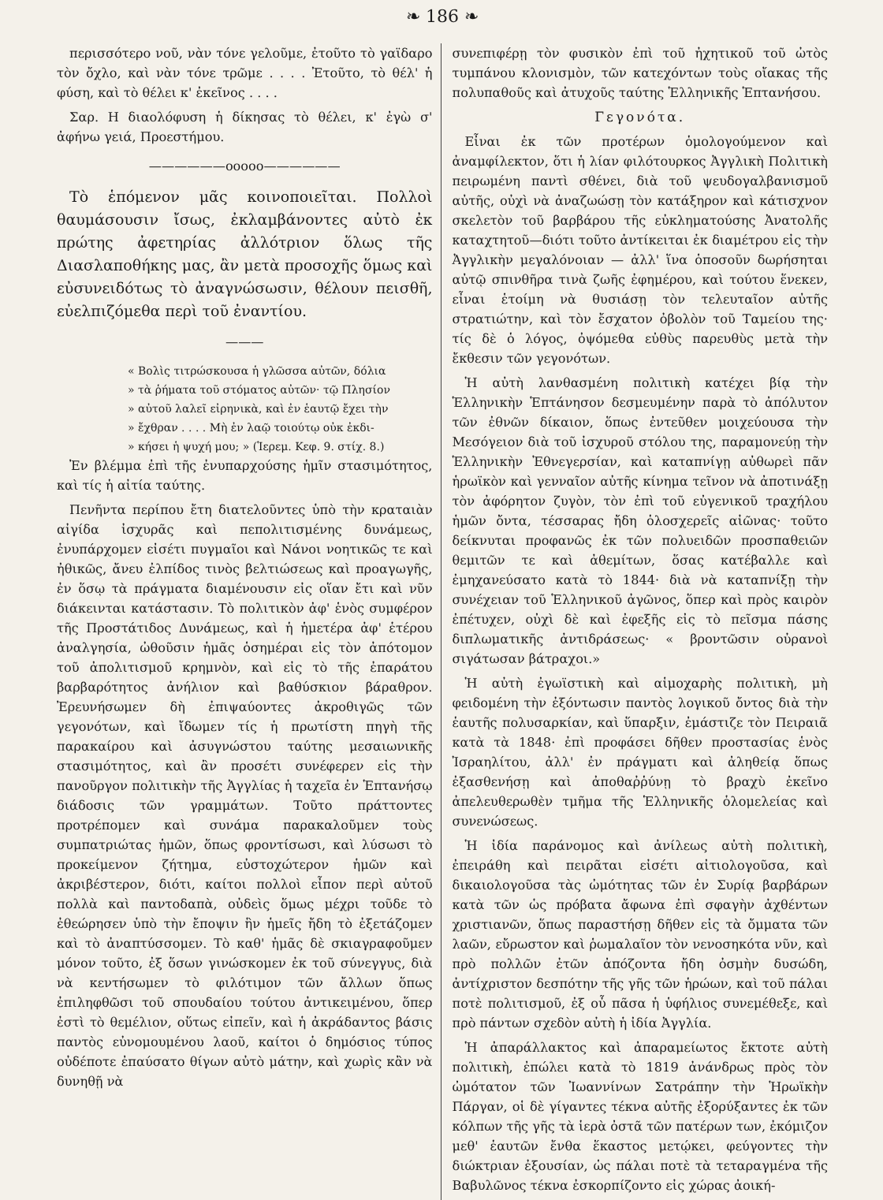❧ 186 ❧
περισσότερο νοῦ, νὰν τόνε γελοῦμε, ἐτοῦτο τὸ γαϊδαρο τὸν ὄχλο, καὶ νὰν τόνε τρῶμε . . . . Ἐτοῦτο, τὸ θέλ' ἡ φύση, καὶ τὸ θέλει κ' ἐκεῖνος . . . .
Σαρ. Η διαολόφυση ἡ δίκησας τὸ θέλει, κ' ἐγὼ σ' ἀφήνω γειά, Προεστήμου.
——————ooooo——————
Τὸ ἑπόμενον μᾶς κοινοποιεῖται. Πολλοὶ θαυμάσουσιν ἴσως, ἐκλαμβάνοντες αὐτὸ ἐκ πρώτης ἀφετηρίας ἀλλότριον ὅλως τῆς Διασλαποθήκης μας, ἂν μετὰ προσοχῆς ὅμως καὶ εὐσυνειδότως τὸ ἀναγνώσωσιν, θέλουν πεισθῆ, εὐελπιζόμεθα περὶ τοῦ ἐναντίου.
———
« Βολὶς τιτρώσκουσα ἡ γλῶσσα αὐτῶν, δόλια
» τὰ ῥήματα τοῦ στόματος αὐτῶν· τῷ Πλησίον
» αὐτοῦ λαλεῖ εἰρηνικὰ, καὶ ἐν ἑαυτῷ ἔχει τὴν
» ἔχθραν . . . . Μὴ ἐν λαῷ τοιούτῳ οὐκ ἐκδι-
» κήσει ἡ ψυχή μου; » (Ἱερεμ. Κεφ. 9. στίχ. 8.)
Ἐν βλέμμα ἐπὶ τῆς ἐνυπαρχούσης ἡμῖν στασιμότητος, καὶ τίς ἡ αἰτία ταύτης.
Πενῆντα περίπου ἔτη διατελοῦντες ὑπὸ τὴν κραταιὰν αἰγίδα ἰσχυρᾶς καὶ πεπολιτισμένης δυνάμεως, ἐνυπάρχομεν εἰσέτι πυγμαῖοι καὶ Νάνοι νοητικῶς τε καὶ ἠθικῶς, ἄνευ ἐλπίδος τινὸς βελτιώσεως καὶ προαγωγῆς, ἐν ὅσῳ τὰ πράγματα διαμένουσιν εἰς οἵαν ἔτι καὶ νῦν διάκεινται κατάστασιν. Τὸ πολιτικὸν ἀφ' ἑνὸς συμφέρον τῆς Προστάτιδος Δυνάμεως, καὶ ἡ ἡμετέρα ἀφ' ἑτέρου ἀναλγησία, ὠθοῦσιν ἡμᾶς ὁσημέραι εἰς τὸν ἀπότομον τοῦ ἀπολιτισμοῦ κρημνὸν, καὶ εἰς τὸ τῆς ἐπαράτου βαρβαρότητος ἀνήλιον καὶ βαθύσκιον βάραθρον. Ἐρευνήσωμεν δὴ ἐπιψαύοντες ἀκροθιγῶς τῶν γεγονότων, καὶ ἴδωμεν τίς ἡ πρωτίστη πηγὴ τῆς παρακαίρου καὶ ἀσυγνώστου ταύτης μεσαιωνικῆς στασιμότητος, καὶ ἂν προσέτι συνέφερεν εἰς τὴν πανοῦργον πολιτικὴν τῆς Ἀγγλίας ἡ ταχεῖα ἐν Ἑπτανήσῳ διάδοσις τῶν γραμμάτων. Τοῦτο πράττοντες προτρέπομεν καὶ συνάμα παρακαλοῦμεν τοὺς συμπατριώτας ἡμῶν, ὅπως φροντίσωσι, καὶ λύσωσι τὸ προκείμενον ζήτημα, εὐστοχώτερον ἡμῶν καὶ ἀκριβέστερον, διότι, καίτοι πολλοὶ εἶπον περὶ αὐτοῦ πολλὰ καὶ παντοδαπὰ, οὐδεὶς ὅμως μέχρι τοῦδε τὸ ἐθεώρησεν ὑπὸ τὴν ἔποψιν ἣν ἡμεῖς ἤδη τὸ ἐξετάζομεν καὶ τὸ ἀναπτύσσομεν. Τὸ καθ' ἡμᾶς δὲ σκιαγραφοῦμεν μόνον τοῦτο, ἐξ ὅσων γινώσκομεν ἐκ τοῦ σύνεγγυς, διὰ νὰ κεντήσωμεν τὸ φιλότιμον τῶν ἄλλων ὅπως ἐπιληφθῶσι τοῦ σπουδαίου τούτου ἀντικειμένου, ὅπερ ἐστὶ τὸ θεμέλιον, οὕτως εἰπεῖν, καὶ ἡ ἀκράδαντος βάσις παντὸς εὐνομουμένου λαοῦ, καίτοι ὁ δημόσιος τύπος οὐδέποτε ἐπαύσατο θίγων αὐτὸ μάτην, καὶ χωρὶς κἂν νὰ δυνηθῇ νὰ
συνεπιφέρῃ τὸν φυσικὸν ἐπὶ τοῦ ἠχητικοῦ τοῦ ὠτὸς τυμπάνου κλονισμὸν, τῶν κατεχόντων τοὺς οἴακας τῆς πολυπαθοῦς καὶ ἀτυχοῦς ταύτης Ἑλληνικῆς Ἑπτανήσου.
Γεγονότα.
Εἶναι ἐκ τῶν προτέρων ὁμολογούμενον καὶ ἀναμφίλεκτον, ὅτι ἡ λίαν φιλότουρκος Ἀγγλικὴ Πολιτικὴ πειρωμένη παντὶ σθένει, διὰ τοῦ ψευδογαλβανισμοῦ αὐτῆς, οὐχὶ νὰ ἀναζωώσῃ τὸν κατάξηρον καὶ κάτισχνον σκελετὸν τοῦ βαρβάρου τῆς εὐκληματούσης Ἀνατολῆς καταχτητοῦ—διότι τοῦτο ἀντίκειται ἐκ διαμέτρου εἰς τὴν Ἀγγλικὴν μεγαλόνοιαν — ἀλλ' ἵνα ὁποσοῦν δωρήσηται αὐτῷ σπινθῆρα τινὰ ζωῆς ἐφημέρου, καὶ τούτου ἕνεκεν, εἶναι ἑτοίμη νὰ θυσιάσῃ τὸν τελευταῖον αὐτῆς στρατιώτην, καὶ τὸν ἔσχατον ὀβολὸν τοῦ Ταμείου της· τίς δὲ ὁ λόγος, ὀψόμεθα εὐθὺς παρευθὺς μετὰ τὴν ἔκθεσιν τῶν γεγονότων.
Ἡ αὐτὴ λανθασμένη πολιτικὴ κατέχει βίᾳ τὴν Ἑλληνικὴν Ἑπτάνησον δεσμευμένην παρὰ τὸ ἀπόλυτον τῶν ἐθνῶν δίκαιον, ὅπως ἐντεῦθεν μοιχεύουσα τὴν Μεσόγειον διὰ τοῦ ἰσχυροῦ στόλου της, παραμονεύῃ τὴν Ἑλληνικὴν Ἐθνεγερσίαν, καὶ καταπνίγῃ αὐθωρεὶ πᾶν ἡρωϊκὸν καὶ γενναῖον αὐτῆς κίνημα τεῖνον νὰ ἀποτινάξῃ τὸν ἀφόρητον ζυγὸν, τὸν ἐπὶ τοῦ εὐγενικοῦ τραχήλου ἡμῶν ὄντα, τέσσαρας ἤδη ὁλοσχερεῖς αἰῶνας· τοῦτο δείκνυται προφανῶς ἐκ τῶν πολυειδῶν προσπαθειῶν θεμιτῶν τε καὶ ἀθεμίτων, ὅσας κατέβαλλε καὶ ἐμηχανεύσατο κατὰ τὸ 1844· διὰ νὰ καταπνίξῃ τὴν συνέχειαν τοῦ Ἑλληνικοῦ ἀγῶνος, ὅπερ καὶ πρὸς καιρὸν ἐπέτυχεν, οὐχὶ δὲ καὶ ἐφεξῆς εἰς τὸ πεῖσμα πάσης διπλωματικῆς ἀντιδράσεως· « βροντῶσιν οὐρανοὶ σιγάτωσαν βάτραχοι.»
Ἡ αὐτὴ ἐγωϊστικὴ καὶ αἱμοχαρὴς πολιτικὴ, μὴ φειδομένη τὴν ἐξόντωσιν παντὸς λογικοῦ ὄντος διὰ τὴν ἑαυτῆς πολυσαρκίαν, καὶ ὕπαρξιν, ἐμάστιζε τὸν Πειραιᾶ κατὰ τὰ 1848· ἐπὶ προφάσει δῆθεν προστασίας ἑνὸς Ἰσραηλίτου, ἀλλ' ἐν πράγματι καὶ ἀληθείᾳ ὅπως ἐξασθενήσῃ καὶ ἀποθαῤῥύνῃ τὸ βραχὺ ἐκεῖνο ἀπελευθερωθὲν τμῆμα τῆς Ἑλληνικῆς ὁλομελείας καὶ συνενώσεως.
Ἡ ἰδία παράνομος καὶ ἀνίλεως αὐτὴ πολιτικὴ, ἐπειράθη καὶ πειρᾶται εἰσέτι αἰτιολογοῦσα, καὶ δικαιολογοῦσα τὰς ὠμότητας τῶν ἐν Συρίᾳ βαρβάρων κατὰ τῶν ὡς πρόβατα ἄφωνα ἐπὶ σφαγὴν ἀχθέντων χριστιανῶν, ὅπως παραστήσῃ δῆθεν εἰς τὰ ὄμματα τῶν λαῶν, εὔρωστον καὶ ῥωμαλαῖον τὸν νενοσηκότα νῦν, καὶ πρὸ πολλῶν ἐτῶν ἀπόζοντα ἤδη ὀσμὴν δυσώδη, ἀντίχριστον δεσπότην τῆς γῆς τῶν ἡρώων, καὶ τοῦ πάλαι ποτὲ πολιτισμοῦ, ἐξ οὗ πᾶσα ἡ ὑφήλιος συνεμέθεξε, καὶ πρὸ πάντων σχεδὸν αὐτὴ ἡ ἰδία Ἀγγλία.
Ἡ ἀπαράλλακτος καὶ ἀπαραμείωτος ἔκτοτε αὐτὴ πολιτικὴ, ἐπώλει κατὰ τὸ 1819 ἀνάνδρως πρὸς τὸν ὠμότατον τῶν Ἰωαννίνων Σατράπην τὴν Ἡρωϊκὴν Πάργαν, οἱ δὲ γίγαντες τέκνα αὐτῆς ἐξορύξαντες ἐκ τῶν κόλπων τῆς γῆς τὰ ἱερὰ ὀστᾶ τῶν πατέρων των, ἐκόμιζον μεθ' ἑαυτῶν ἔνθα ἕκαστος μετῴκει, φεύγοντες τὴν διώκτριαν ἐξουσίαν, ὡς πάλαι ποτὲ τὰ τεταραγμένα τῆς Βαβυλῶνος τέκνα ἐσκορπίζοντο εἰς χώρας ἀοική-